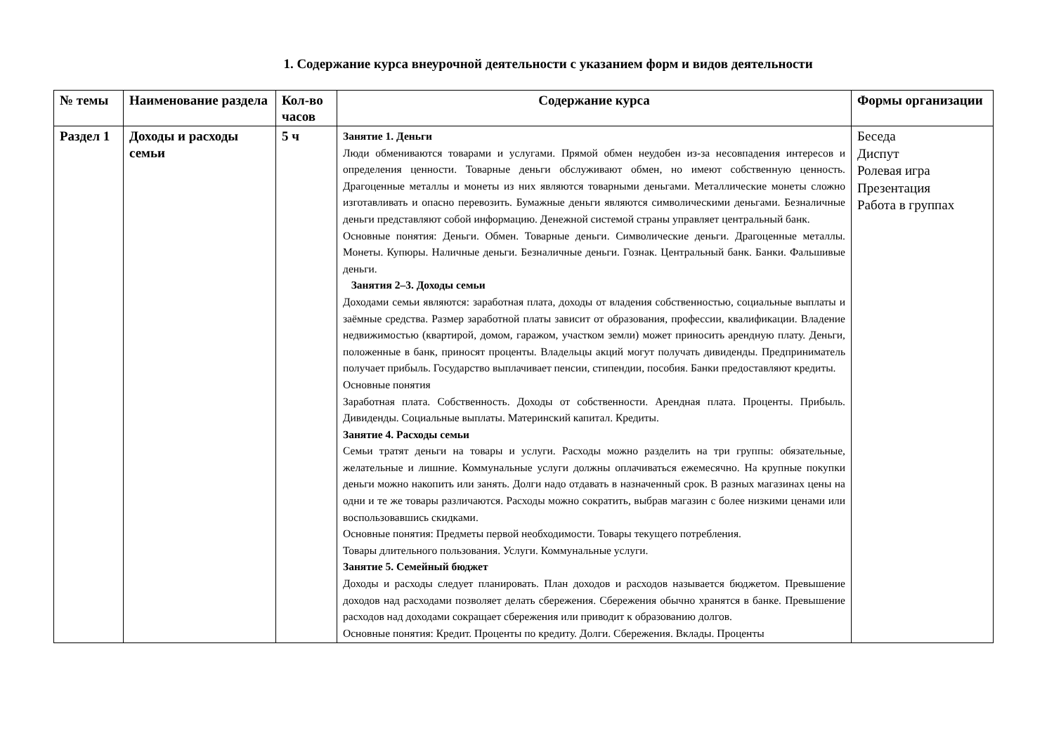1. Содержание курса внеурочной деятельности с указанием форм и видов деятельности
| № темы | Наименование раздела | Кол-во часов | Содержание курса | Формы организации |
| --- | --- | --- | --- | --- |
| Раздел 1 | Доходы и расходы семьи | 5 ч | Занятие 1. Деньги Люди обмениваются товарами и услугами. Прямой обмен неудобен из-за несовпадения интересов и определения ценности. Товарные деньги обслуживают обмен, но имеют собственную ценность. Драгоценные металлы и монеты из них являются товарными деньгами. Металлические монеты сложно изготавливать и опасно перевозить. Бумажные деньги являются символическими деньгами. Безналичные деньги представляют собой информацию. Денежной системой страны управляет центральный банк. Основные понятия: Деньги. Обмен. Товарные деньги. Символические деньги. Драгоценные металлы. Монеты. Купюры. Наличные деньги. Безналичные деньги. Гознак. Центральный банк. Банки. Фальшивые деньги. Занятия 2–3. Доходы семьи Доходами семьи являются: заработная плата, доходы от владения собственностью, социальные выплаты и заёмные средства. Размер заработной платы зависит от образования, профессии, квалификации. Владение недвижимостью (квартирой, домом, гаражом, участком земли) может приносить арендную плату. Деньги, положенные в банк, приносят проценты. Владельцы акций могут получать дивиденды. Предприниматель получает прибыль. Государство выплачивает пенсии, стипендии, пособия. Банки предоставляют кредиты. Основные понятия Заработная плата. Собственность. Доходы от собственности. Арендная плата. Проценты. Прибыль. Дивиденды. Социальные выплаты. Материнский капитал. Кредиты. Занятие 4. Расходы семьи Семьи тратят деньги на товары и услуги. Расходы можно разделить на три группы: обязательные, желательные и лишние. Коммунальные услуги должны оплачиваться ежемесячно. На крупные покупки деньги можно накопить или занять. Долги надо отдавать в назначенный срок. В разных магазинах цены на одни и те же товары различаются. Расходы можно сократить, выбрав магазин с более низкими ценами или воспользовавшись скидками. Основные понятия: Предметы первой необходимости. Товары текущего потребления. Товары длительного пользования. Услуги. Коммунальные услуги. Занятие 5. Семейный бюджет Доходы и расходы следует планировать. План доходов и расходов называется бюджетом. Превышение доходов над расходами позволяет делать сбережения. Сбережения обычно хранятся в банке. Превышение расходов над доходами сокращает сбережения или приводит к образованию долгов. Основные понятия: Кредит. Проценты по кредиту. Долги. Сбережения. Вклады. Проценты | Беседа Диспут Ролевая игра Презентация Работа в группах |